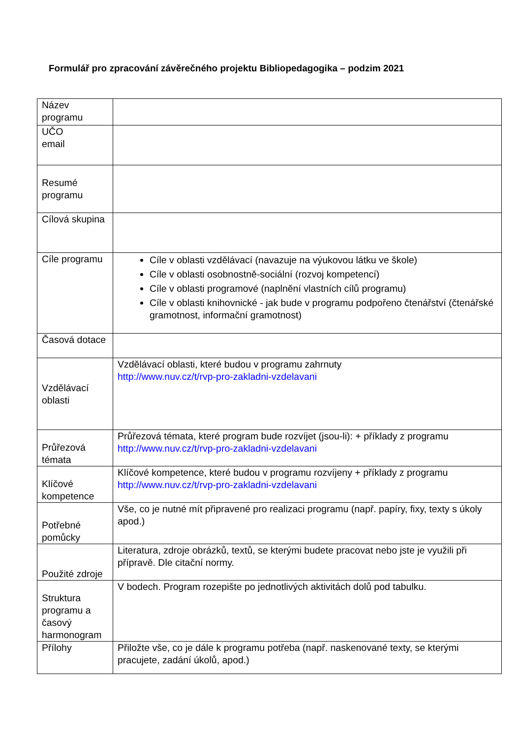Formulář pro zpracování závěrečného projektu Bibliopedagogika – podzim 2021
| Název programu | |
| UČO email | |
| Resumé programu | |
| Cílová skupina | |
| Cíle programu | Cíle v oblasti vzdělávací (navazuje na výukovou látku ve škole) Cíle v oblasti osobnostně-sociální (rozvoj kompetencí) Cíle v oblasti programové (naplnění vlastních cílů programu) Cíle v oblasti knihovnické - jak bude v programu podpořeno čtenářství (čtenářské gramotnost, informační gramotnost) |
| Časová dotace | |
| Vzdělávací oblasti | Vzdělávací oblasti, které budou v programu zahrnuty http://www.nuv.cz/t/rvp-pro-zakladni-vzdelavani |
| Průřezová témata | Průřezová témata, které program bude rozvíjet (jsou-li): + příklady z programu http://www.nuv.cz/t/rvp-pro-zakladni-vzdelavani |
| Klíčové kompetence | Klíčové kompetence, které budou v programu rozvíjeny + příklady z programu http://www.nuv.cz/t/rvp-pro-zakladni-vzdelavani |
| Potřebné pomůcky | Vše, co je nutné mít připravené pro realizaci programu (např. papíry, fixy, texty s úkoly apod.) |
| Použité zdroje | Literatura, zdroje obrázků, textů, se kterými budete pracovat nebo jste je využili při přípravě. Dle citační normy. |
| Struktura programu a časový harmonogram | V bodech. Program rozepište po jednotlivých aktivitách dolů pod tabulku. |
| Přílohy | Přiložte vše, co je dále k programu potřeba (např. naskenované texty, se kterými pracujete, zadání úkolů, apod.) |